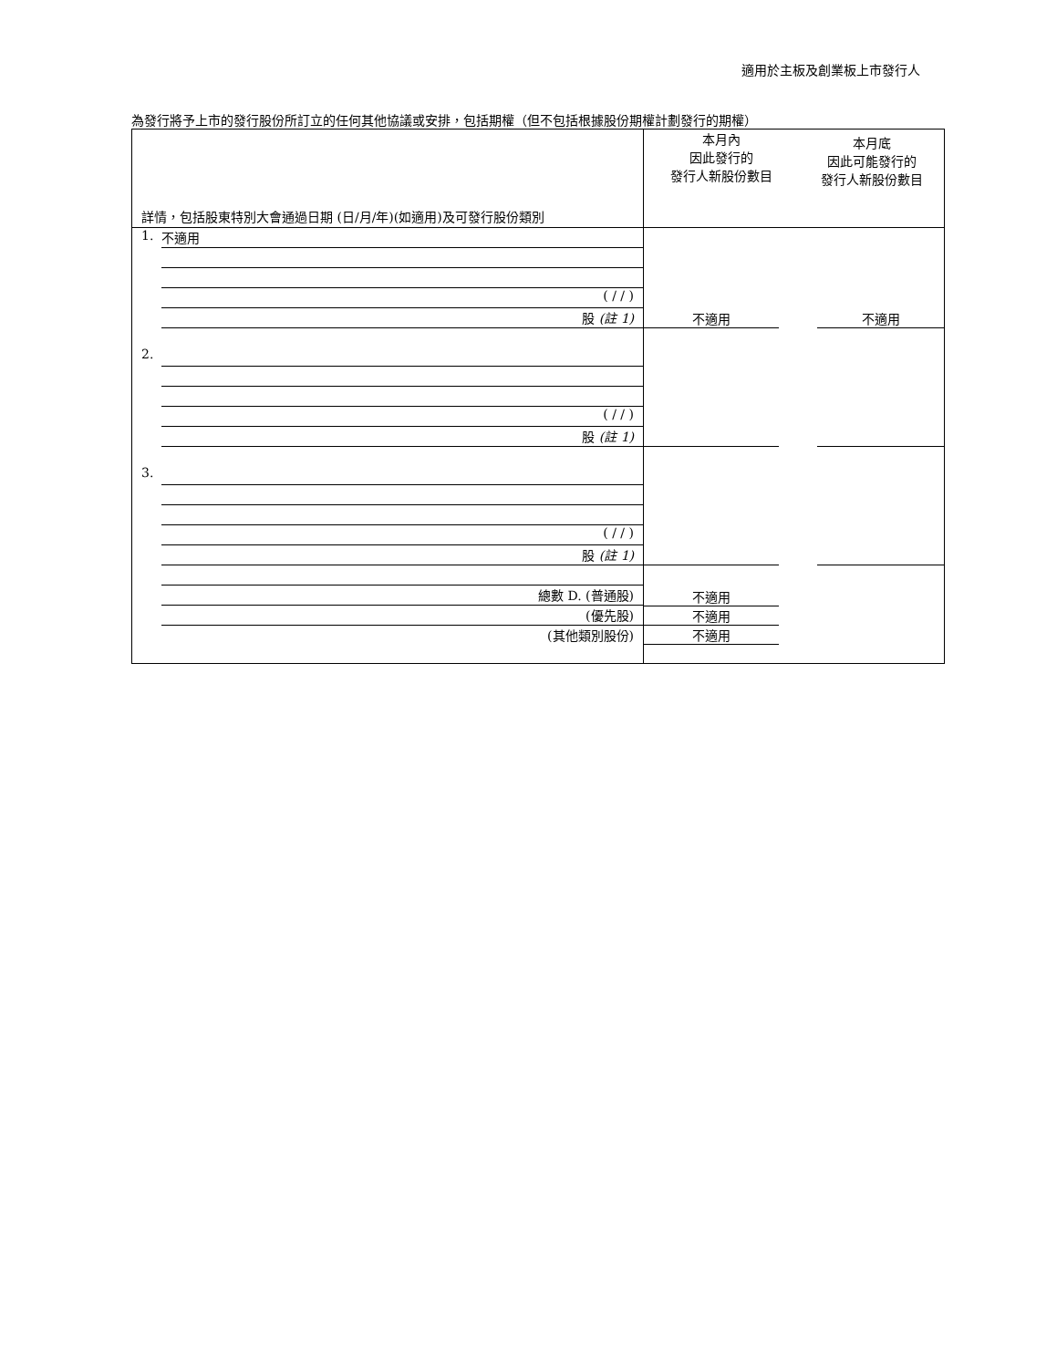適用於主板及創業板上市發行人
為發行將予上市的發行股份所訂立的任何其他協議或安排，包括期權（但不包括根據股份期權計劃發行的期權）
| 詳情，包括股東特別大會通過日期 (日/月/年)(如適用)及可發行股份類別 | 本月內 因此發行的 發行人新股份數目 | 本月底 因此可能發行的 發行人新股份數目 |
| 1. 不適用 ( / / ) 股 (註 1) | 不適用 | 不適用 |
| 2. ( / / ) 股 (註 1) | | |
| 3. ( / / ) 股 (註 1) | | |
| 總數 D. (普通股) (優先股) (其他類別股份) | 不適用 不適用 不適用 | |